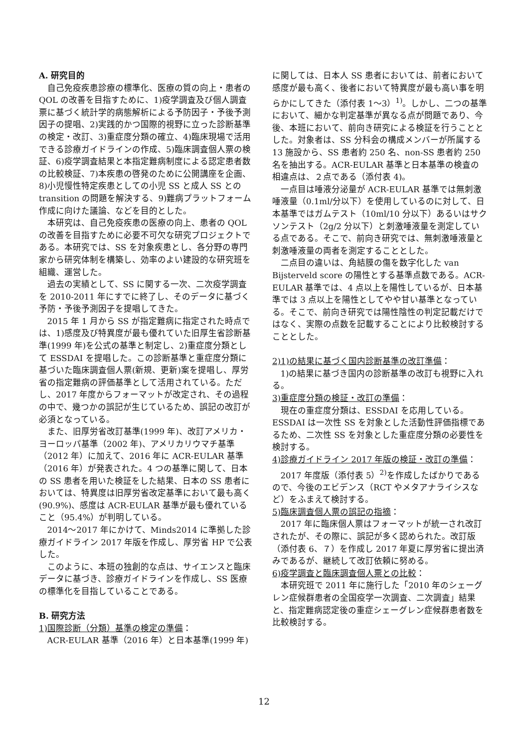A. 研究目的
自己免疫疾患診療の標準化、医療の質の向上・患者の QOL の改善を目指すために、1)疫学調査及び個人調査票に基づく統計学的病態解析による予防因子・予後予測因子の提唱、2)実践的かつ国際的視野に立った診断基準の検定・改訂、3)重症度分類の確立、4)臨床現場で活用できる診療ガイドラインの作成、5)臨床調査個人票の検証、6)疫学調査結果と本指定難病制度による認定患者数の比較検証、7)本疾患の啓発のために公開講座を企画、8)小児慢性特定疾患としての小児 SS と成人 SS との transition の問題を解決する、9)難病プラットフォーム作成に向けた議論、などを目的とした。
本研究は、自己免疫疾患の医療の向上、患者の QOL の改善を目指すために必要不可欠な研究プロジェクトである。本研究では、SS を対象疾患とし、各分野の専門家から研究体制を構築し、効率のよい建設的な研究班を組織、運営した。
過去の実績として、SS に関する一次、二次疫学調査を 2010-2011 年にすでに終了し、そのデータに基づく予防・予後予測因子を提唱してきた。
2015 年 1 月から SS が指定難病に指定された時点では、1)感度及び特異度が最も優れていた旧厚生省診断基準(1999 年)を公式の基準と制定し、2)重症度分類として ESSDAI を提唱した。この診断基準と重症度分類に基づいた臨床調査個人票(新規、更新)案を提唱し、厚労省の指定難病の評価基準として活用されている。ただし、2017 年度からフォーマットが改定され、その過程の中で、幾つかの誤記が生じているため、誤記の改訂が必須となっている。
また、旧厚労省改訂基準(1999 年)、改訂アメリカ・ヨーロッパ基準（2002 年)、アメリカリウマチ基準（2012 年）に加えて、2016 年に ACR-EULAR 基準（2016 年）が発表された。4 つの基準に関して、日本の SS 患者を用いた検証をした結果、日本の SS 患者においては、特異度は旧厚労省改定基準において最も高く(90.9%)、感度は ACR-EULAR 基準が最も優れていること（95.4%）が判明している。
2014〜2017 年にかけて、Minds2014 に準拠した診療ガイドライン 2017 年版を作成し、厚労省 HP で公表した。
このように、本班の独創的な点は、サイエンスと臨床データに基づき、診療ガイドラインを作成し、SS 医療の標準化を目指していることである。
B. 研究方法
1)国際診断（分類）基準の検定の準備：
ACR-EULAR 基準（2016 年）と日本基準(1999 年)
に関しては、日本人 SS 患者においては、前者において感度が最も高く、後者において特異度が最も高い事を明らかにしてきた（添付表 1〜3）<sup>1)</sup>。しかし、二つの基準において、細かな判定基準が異なる点が問題であり、今後、本班において、前向き研究による検証を行うこととした。対象者は、SS 分科会の構成メンバーが所属する 13 施設から、SS 患者約 250 名、non-SS 患者約 250 名を抽出する。ACR-EULAR 基準と日本基準の検査の相違点は、２点である（添付表 4)。
一点目は唾液分泌量が ACR-EULAR 基準では無刺激唾液量（0.1ml/分以下）を使用しているのに対して、日本基準ではガムテスト（10ml/10 分以下）あるいはサクソンテスト（2g/2 分以下）と刺激唾液量を測定している点である。そこで、前向き研究では、無刺激唾液量と刺激唾液量の両者を測定することとした。
二点目の違いは、角結膜の傷を数字化した van Bijsterveld score の陽性とする基準点数である。ACR-EULAR 基準では、4 点以上を陽性しているが、日本基準では 3 点以上を陽性としてやや甘い基準となっている。そこで、前向き研究では陽性陰性の判定記載だけではなく、実際の点数を記載することにより比較検討することとした。
2)1)の結果に基づく国内診断基準の改訂準備：
1)の結果に基づき国内の診断基準の改訂も視野に入れる。
3)重症度分類の検証・改訂の準備：
現在の重症度分類は、ESSDAI を応用している。ESSDAI は一次性 SS を対象とした活動性評価指標であるため、二次性 SS を対象とした重症度分類の必要性を検討する。
4)診療ガイドライン 2017 年版の検証・改訂の準備：
2017 年度版（添付表 5）<sup>2)</sup>を作成したばかりであるので、今後のエビデンス（RCT やメタアナライシスなど）をふまえて検討する。
5)臨床調査個人票の誤記の指摘：
2017 年に臨床個人票はフォーマットが統一され改訂されたが、その際に、誤記が多く認められた。改訂版（添付表 6、７）を作成し 2017 年夏に厚労省に提出済みであるが、継続して改訂依頼に努める。
6)疫学調査と臨床調査個人票との比較：
本研究班で 2011 年に施行した「2010 年のシェーグレン症候群患者の全国疫学一次調査、二次調査」結果と、指定難病認定後の重症シェーグレン症候群患者数を比較検討する。
12